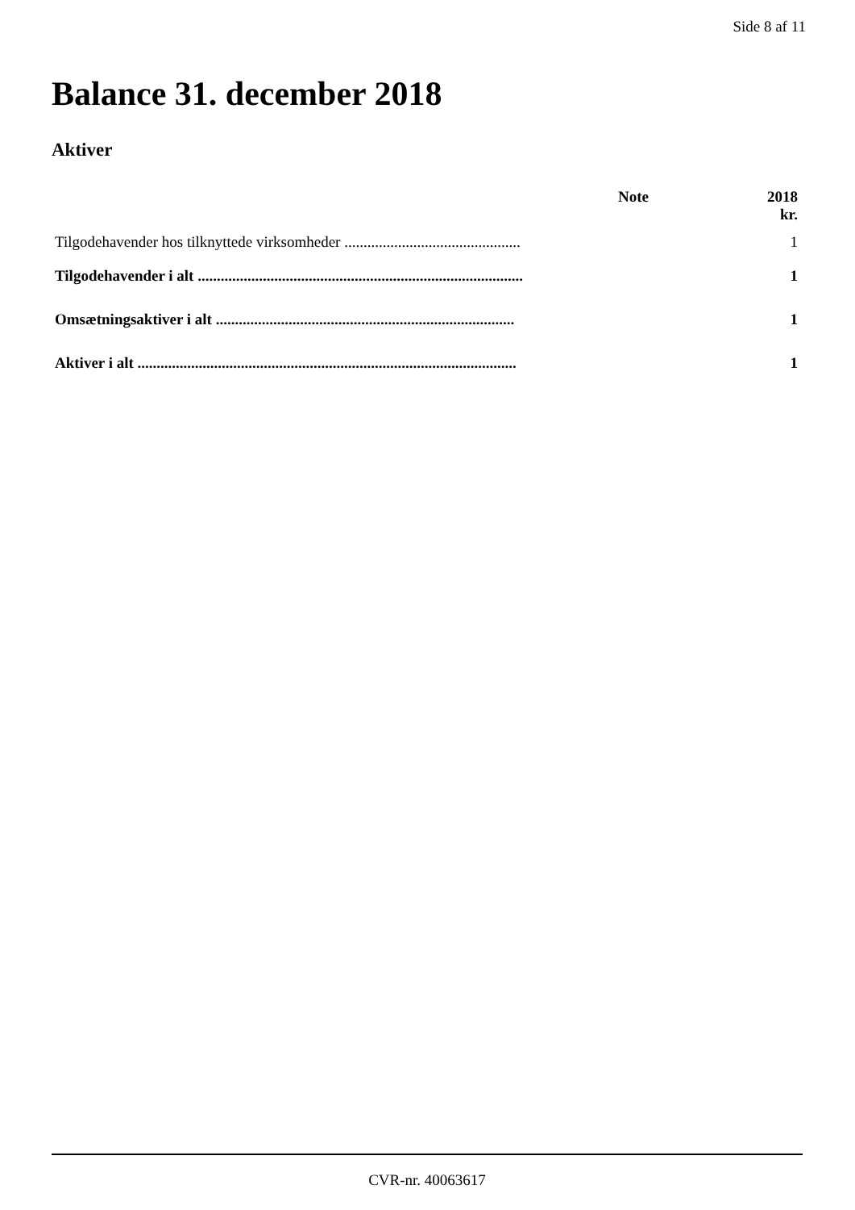Side 8 af 11
Balance 31. december 2018
Aktiver
| | Note | 2018 |
| --- | --- | --- |
| | | kr. |
| Tilgodehavender hos tilknyttede virksomheder .............................................. | | 1 |
| Tilgodehavender i alt ..................................................................................... | | 1 |
| Omsætningsaktiver i alt .............................................................................. | | 1 |
| Aktiver i alt ................................................................................................... | | 1 |
CVR-nr. 40063617